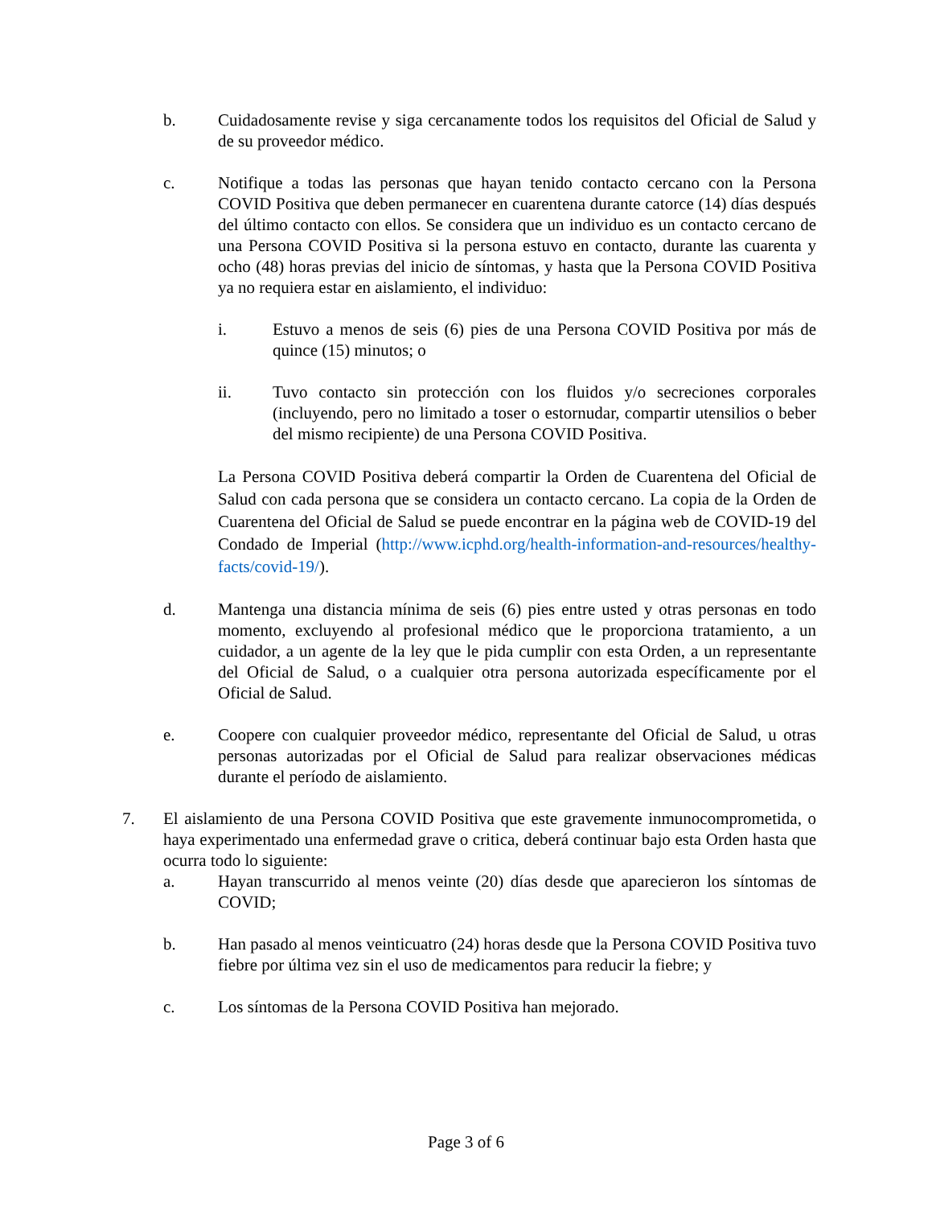b. Cuidadosamente revise y siga cercanamente todos los requisitos del Oficial de Salud y de su proveedor médico.
c. Notifique a todas las personas que hayan tenido contacto cercano con la Persona COVID Positiva que deben permanecer en cuarentena durante catorce (14) días después del último contacto con ellos. Se considera que un individuo es un contacto cercano de una Persona COVID Positiva si la persona estuvo en contacto, durante las cuarenta y ocho (48) horas previas del inicio de síntomas, y hasta que la Persona COVID Positiva ya no requiera estar en aislamiento, el individuo:
i. Estuvo a menos de seis (6) pies de una Persona COVID Positiva por más de quince (15) minutos; o
ii. Tuvo contacto sin protección con los fluidos y/o secreciones corporales (incluyendo, pero no limitado a toser o estornudar, compartir utensilios o beber del mismo recipiente) de una Persona COVID Positiva.
La Persona COVID Positiva deberá compartir la Orden de Cuarentena del Oficial de Salud con cada persona que se considera un contacto cercano. La copia de la Orden de Cuarentena del Oficial de Salud se puede encontrar en la página web de COVID-19 del Condado de Imperial (http://www.icphd.org/health-information-and-resources/healthy-facts/covid-19/).
d. Mantenga una distancia mínima de seis (6) pies entre usted y otras personas en todo momento, excluyendo al profesional médico que le proporciona tratamiento, a un cuidador, a un agente de la ley que le pida cumplir con esta Orden, a un representante del Oficial de Salud, o a cualquier otra persona autorizada específicamente por el Oficial de Salud.
e. Coopere con cualquier proveedor médico, representante del Oficial de Salud, u otras personas autorizadas por el Oficial de Salud para realizar observaciones médicas durante el período de aislamiento.
7. El aislamiento de una Persona COVID Positiva que este gravemente inmunocomprometida, o haya experimentado una enfermedad grave o critica, deberá continuar bajo esta Orden hasta que ocurra todo lo siguiente:
a. Hayan transcurrido al menos veinte (20) días desde que aparecieron los síntomas de COVID;
b. Han pasado al menos veinticuatro (24) horas desde que la Persona COVID Positiva tuvo fiebre por última vez sin el uso de medicamentos para reducir la fiebre; y
c. Los síntomas de la Persona COVID Positiva han mejorado.
Page 3 of 6